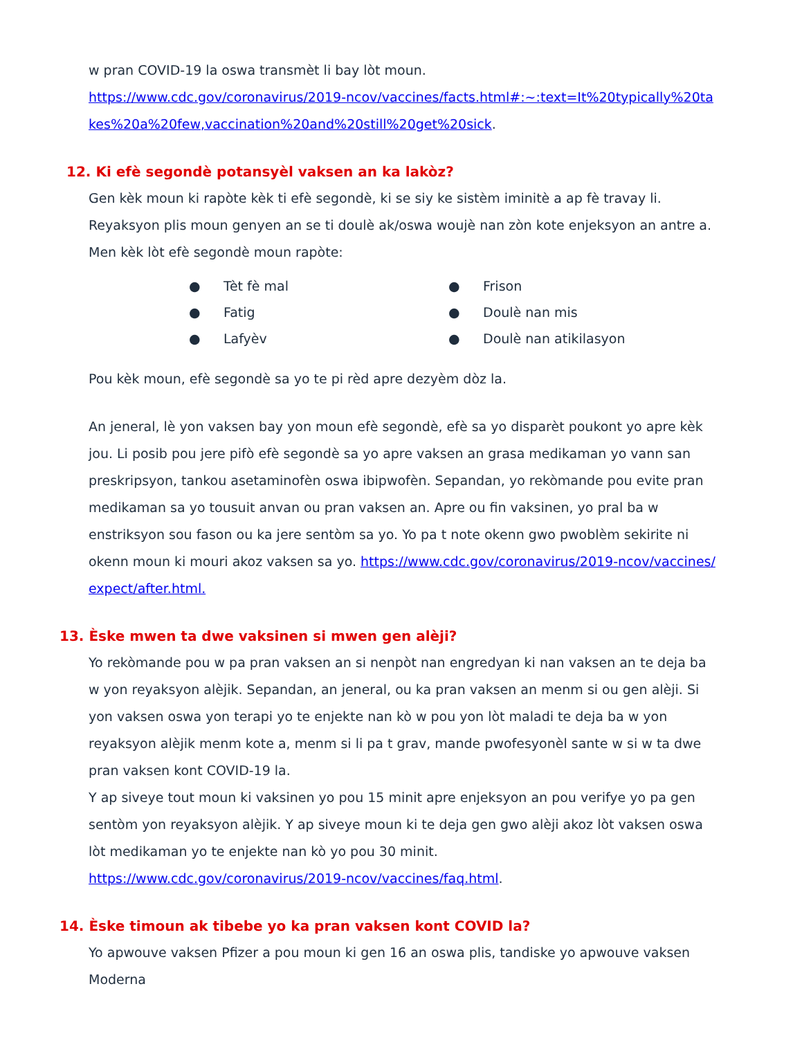w pran COVID-19 la oswa transmèt li bay lòt moun.
https://www.cdc.gov/coronavirus/2019-ncov/vaccines/facts.html#:~:text=It%20typically%20takes%20a%20few,vaccination%20and%20still%20get%20sick.
12. Ki efè segondè potansyèl vaksen an ka lakòz?
Gen kèk moun ki rapòte kèk ti efè segondè, ki se siy ke sistèm iminitè a ap fè travay li. Reyaksyon plis moun genyen an se ti doulè ak/oswa woujè nan zòn kote enjeksyon an antre a. Men kèk lòt efè segondè moun rapòte:
● Tèt fè mal
● Frison
● Fatig
● Doulè nan mis
● Lafyèv
● Doulè nan atikilasyon
Pou kèk moun, efè segondè sa yo te pi rèd apre dezyèm dòz la.
An jeneral, lè yon vaksen bay yon moun efè segondè, efè sa yo disparèt poukont yo apre kèk jou. Li posib pou jere pifò efè segondè sa yo apre vaksen an grasa medikaman yo vann san preskripsyon, tankou asetaminofèn oswa ibipwofèn. Sepandan, yo rekòmande pou evite pran medikaman sa yo tousuit anvan ou pran vaksen an. Apre ou fin vaksinen, yo pral ba w enstriksyon sou fason ou ka jere sentòm sa yo. Yo pa t note okenn gwo pwoblèm sekirite ni okenn moun ki mouri akoz vaksen sa yo. https://www.cdc.gov/coronavirus/2019-ncov/vaccines/expect/after.html.
13. Èske mwen ta dwe vaksinen si mwen gen alèji?
Yo rekòmande pou w pa pran vaksen an si nenpòt nan engredyan ki nan vaksen an te deja ba w yon reyaksyon alèjik. Sepandan, an jeneral, ou ka pran vaksen an menm si ou gen alèji. Si yon vaksen oswa yon terapi yo te enjekte nan kò w pou yon lòt maladi te deja ba w yon reyaksyon alèjik menm kote a, menm si li pa t grav, mande pwofesyonèl sante w si w ta dwe pran vaksen kont COVID-19 la.
Y ap siveye tout moun ki vaksinen yo pou 15 minit apre enjeksyon an pou verifye yo pa gen sentòm yon reyaksyon alèjik. Y ap siveye moun ki te deja gen gwo alèji akoz lòt vaksen oswa lòt medikaman yo te enjekte nan kò yo pou 30 minit.
https://www.cdc.gov/coronavirus/2019-ncov/vaccines/faq.html.
14. Èske timoun ak tibebe yo ka pran vaksen kont COVID la?
Yo apwouve vaksen Pfizer a pou moun ki gen 16 an oswa plis, tandiske yo apwouve vaksen Moderna